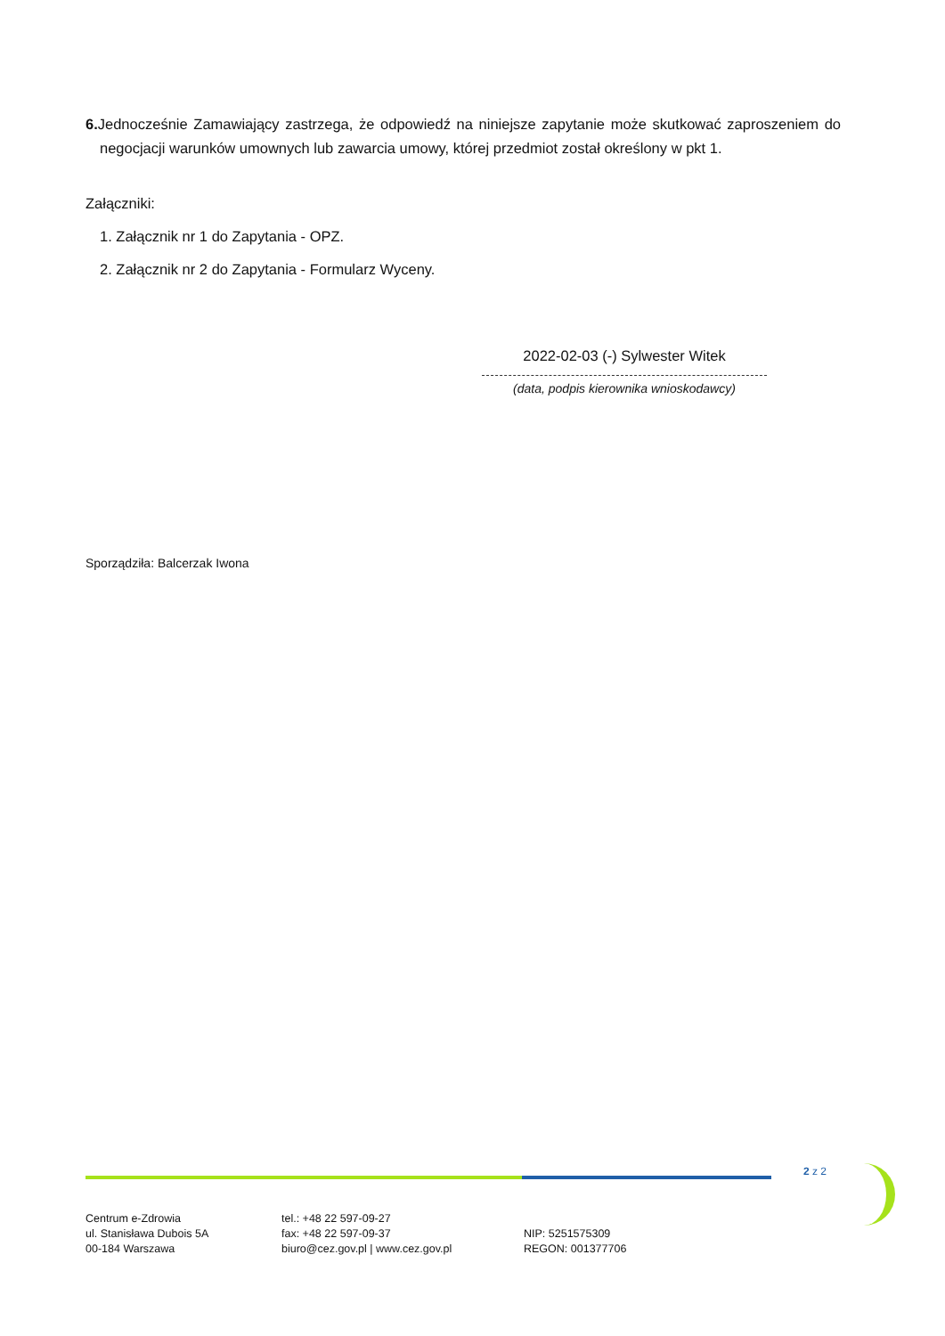6. Jednocześnie Zamawiający zastrzega, że odpowiedź na niniejsze zapytanie może skutkować zaproszeniem do negocjacji warunków umownych lub zawarcia umowy, której przedmiot został określony w pkt 1.
Załączniki:
1. Załącznik nr 1 do Zapytania - OPZ.
2. Załącznik nr 2 do Zapytania - Formularz Wyceny.
2022-02-03 (-) Sylwester Witek
(data, podpis kierownika wnioskodawcy)
Sporządziła: Balcerzak Iwona
2 z 2
Centrum e-Zdrowia
ul. Stanisława Dubois 5A
00-184 Warszawa
tel.: +48 22 597-09-27
fax: +48 22 597-09-37
biuro@cez.gov.pl | www.cez.gov.pl
NIP: 5251575309
REGON: 001377706